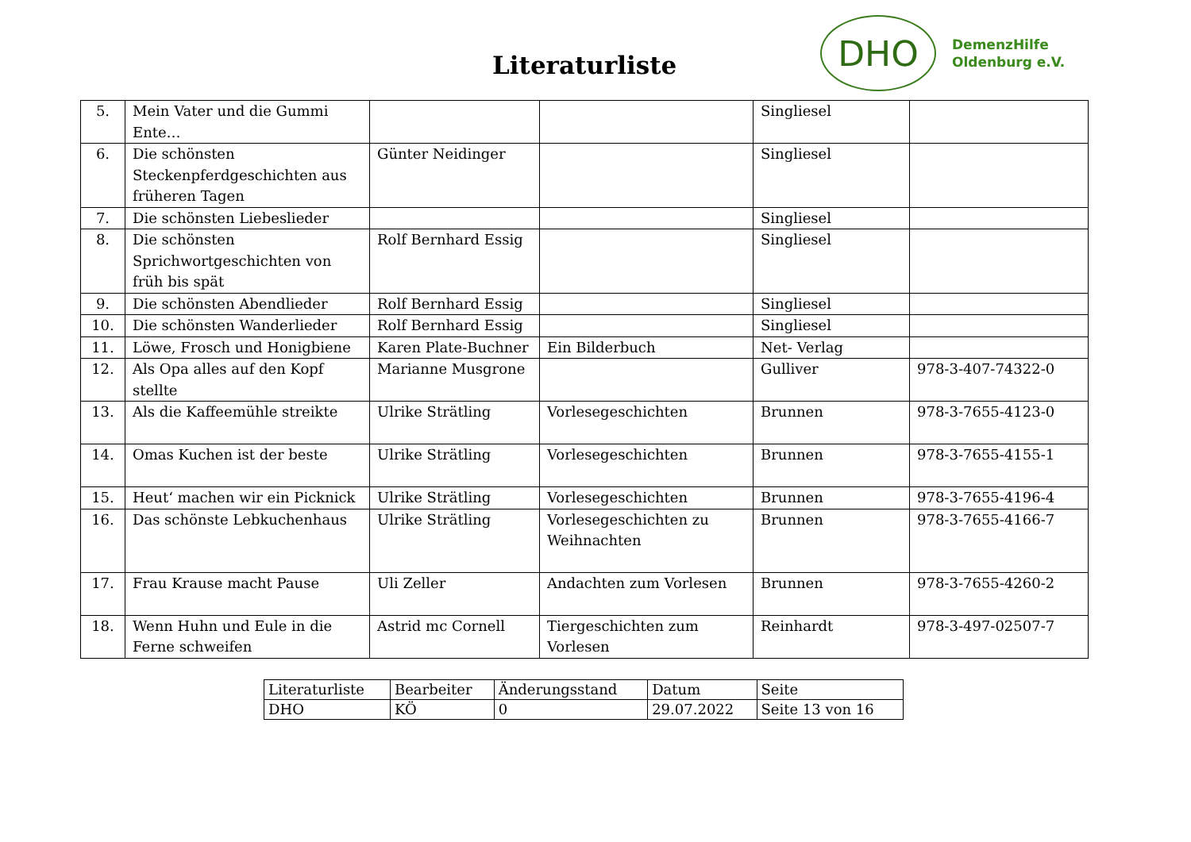Literaturliste
DHO
DemenzHilfe
Oldenburg e.V.
| 5. | Mein Vater und die Gummi Ente… | | | Singliesel | |
| 6. | Die schönsten Steckenpferdgeschichten aus früheren Tagen | Günter Neidinger | | Singliesel | |
| 7. | Die schönsten Liebeslieder | | | Singliesel | |
| 8. | Die schönsten Sprichwortgeschichten von früh bis spät | Rolf Bernhard Essig | | Singliesel | |
| 9. | Die schönsten Abendlieder | Rolf Bernhard Essig | | Singliesel | |
| 10. | Die schönsten Wanderlieder | Rolf Bernhard Essig | | Singliesel | |
| 11. | Löwe, Frosch und Honigbiene | Karen Plate-Buchner | Ein Bilderbuch | Net- Verlag | |
| 12. | Als Opa alles auf den Kopf stellte | Marianne Musgrone | | Gulliver | 978-3-407-74322-0 |
| 13. | Als die Kaffeemühle streikte | Ulrike Strätling | Vorlesegeschichten | Brunnen | 978-3-7655-4123-0 |
| 14. | Omas Kuchen ist der beste | Ulrike Strätling | Vorlesegeschichten | Brunnen | 978-3-7655-4155-1 |
| 15. | Heut‘ machen wir ein Picknick | Ulrike Strätling | Vorlesegeschichten | Brunnen | 978-3-7655-4196-4 |
| 16. | Das schönste Lebkuchenhaus | Ulrike Strätling | Vorlesegeschichten zu Weihnachten | Brunnen | 978-3-7655-4166-7 |
| 17. | Frau Krause macht Pause | Uli Zeller | Andachten zum Vorlesen | Brunnen | 978-3-7655-4260-2 |
| 18. | Wenn Huhn und Eule in die Ferne schweifen | Astrid mc Cornell | Tiergeschichten zum Vorlesen | Reinhardt | 978-3-497-02507-7 |
| Literaturliste | Bearbeiter | Änderungsstand | Datum | Seite |
| DHO | KÖ | 0 | 29.07.2022 | Seite 13 von 16 |